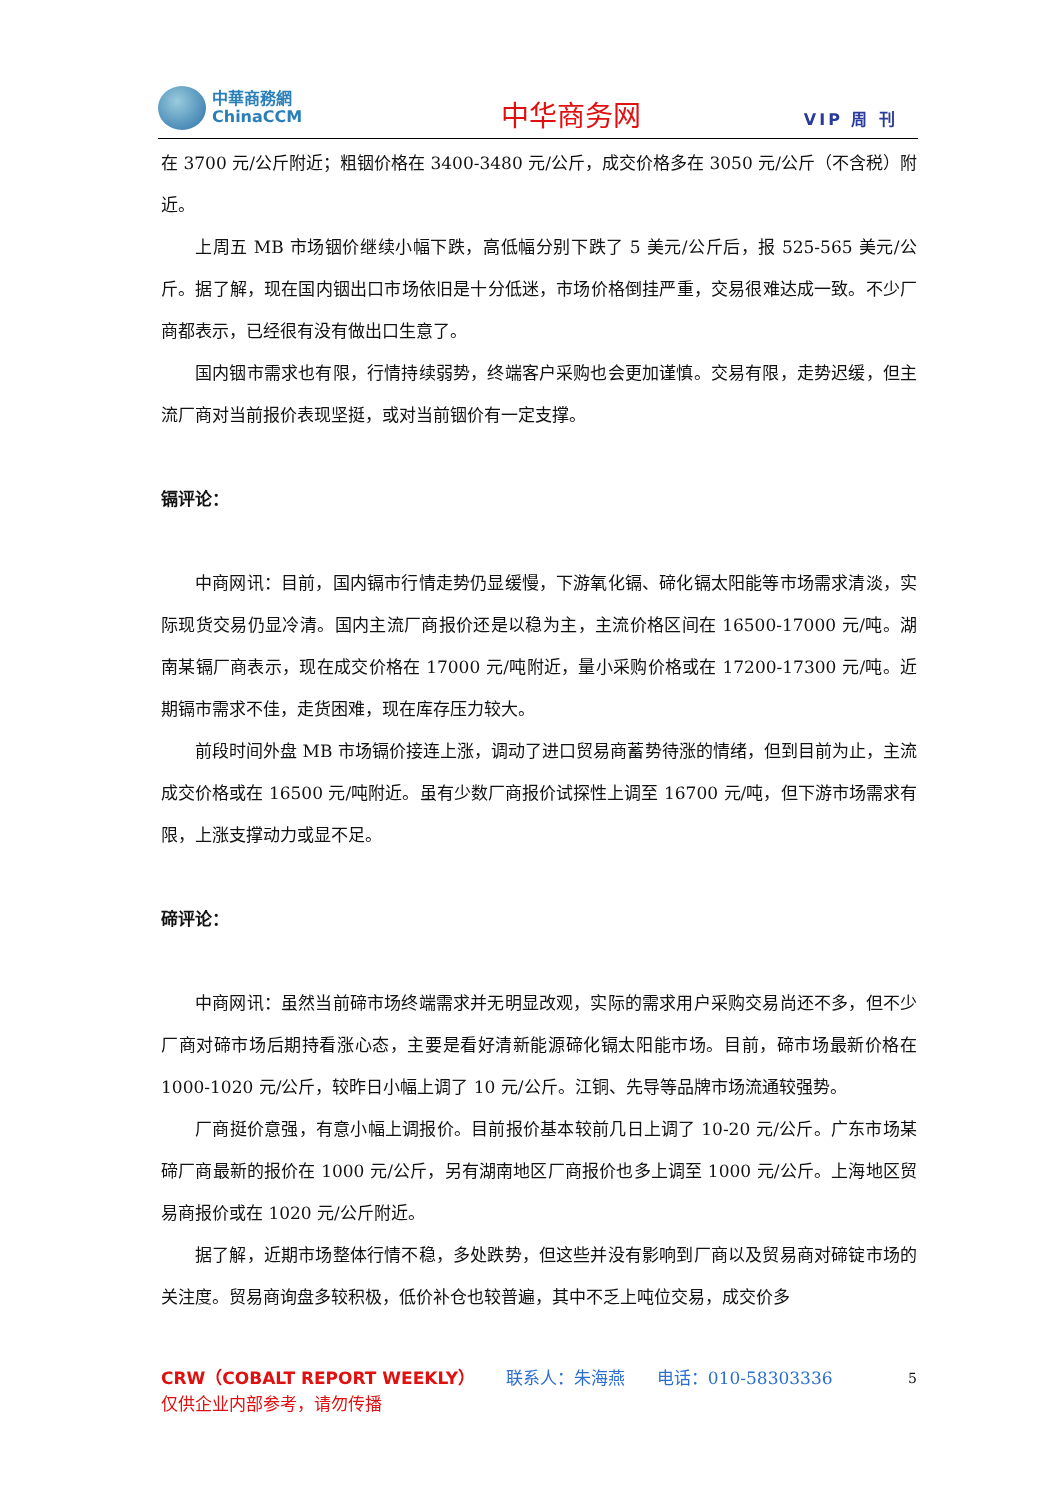中華商務網
ChinaCCM
中华商务网
VIP 周 刊
在 3700 元/公斤附近；粗铟价格在 3400-3480 元/公斤，成交价格多在 3050 元/公斤（不含税）附近。
上周五 MB 市场铟价继续小幅下跌，高低幅分别下跌了 5 美元/公斤后，报 525-565 美元/公斤。据了解，现在国内铟出口市场依旧是十分低迷，市场价格倒挂严重，交易很难达成一致。不少厂商都表示，已经很有没有做出口生意了。
国内铟市需求也有限，行情持续弱势，终端客户采购也会更加谨慎。交易有限，走势迟缓，但主流厂商对当前报价表现坚挺，或对当前铟价有一定支撑。
镉评论：
中商网讯：目前，国内镉市行情走势仍显缓慢，下游氧化镉、碲化镉太阳能等市场需求清淡，实际现货交易仍显冷清。国内主流厂商报价还是以稳为主，主流价格区间在 16500-17000 元/吨。湖南某镉厂商表示，现在成交价格在 17000 元/吨附近，量小采购价格或在 17200-17300 元/吨。近期镉市需求不佳，走货困难，现在库存压力较大。
前段时间外盘 MB 市场镉价接连上涨，调动了进口贸易商蓄势待涨的情绪，但到目前为止，主流成交价格或在 16500 元/吨附近。虽有少数厂商报价试探性上调至 16700 元/吨，但下游市场需求有限，上涨支撑动力或显不足。
碲评论：
中商网讯：虽然当前碲市场终端需求并无明显改观，实际的需求用户采购交易尚还不多，但不少厂商对碲市场后期持看涨心态，主要是看好清新能源碲化镉太阳能市场。目前，碲市场最新价格在 1000-1020 元/公斤，较昨日小幅上调了 10 元/公斤。江铜、先导等品牌市场流通较强势。
厂商挺价意强，有意小幅上调报价。目前报价基本较前几日上调了 10-20 元/公斤。广东市场某碲厂商最新的报价在 1000 元/公斤，另有湖南地区厂商报价也多上调至 1000 元/公斤。上海地区贸易商报价或在 1020 元/公斤附近。
据了解，近期市场整体行情不稳，多处跌势，但这些并没有影响到厂商以及贸易商对碲锭市场的关注度。贸易商询盘多较积极，低价补仓也较普遍，其中不乏上吨位交易，成交价多
5 CRW（COBALT REPORT WEEKLY） 联系人：朱海燕 电话：010-58303336
仅供企业内部参考，请勿传播